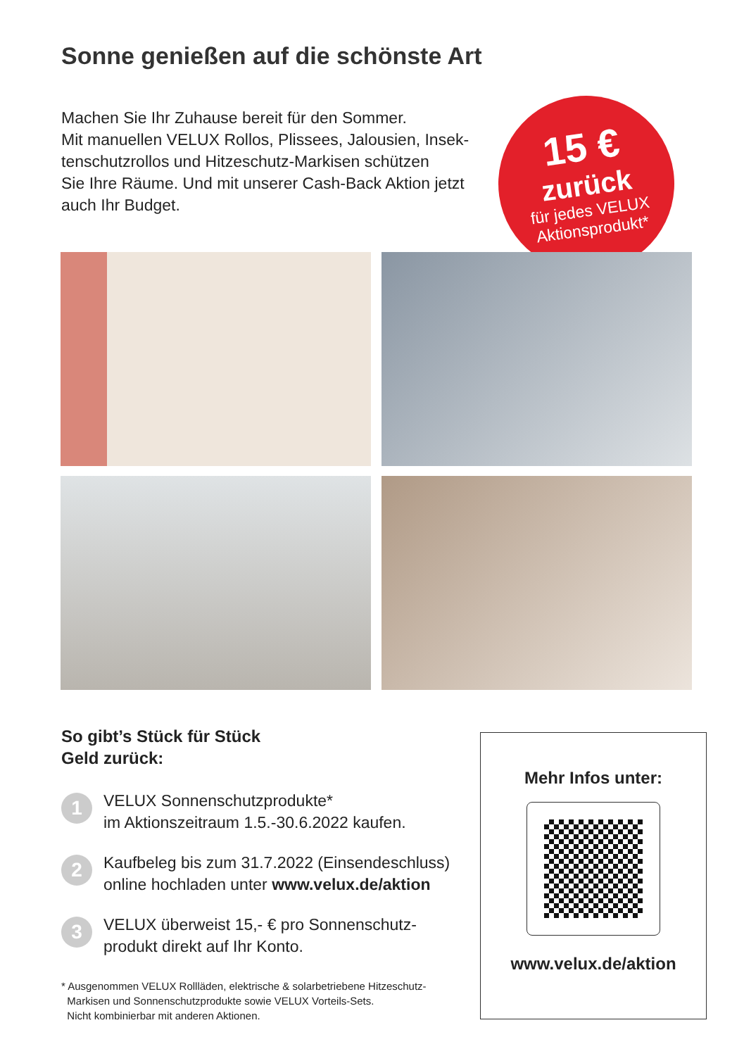Sonne genießen auf die schönste Art
Machen Sie Ihr Zuhause bereit für den Sommer.
Mit manuellen VELUX Rollos, Plissees, Jalousien, Insek-
tenschutzrollos und Hitzeschutz-Markisen schützen
Sie Ihre Räume. Und mit unserer Cash-Back Aktion jetzt
auch Ihr Budget.
15 €
zurück
für jedes VELUX
Aktionsprodukt*
So gibt’s Stück für Stück
Geld zurück:
1
VELUX Sonnenschutzprodukte*
im Aktionszeitraum 1.5.-30.6.2022 kaufen.
2
Kaufbeleg bis zum 31.7.2022 (Einsendeschluss)
online hochladen unter www.velux.de/aktion
3
VELUX überweist 15,- € pro Sonnenschutz-
produkt direkt auf Ihr Konto.
* Ausgenommen VELUX Rollläden, elektrische & solarbetriebene Hitzeschutz-
Markisen und Sonnenschutzprodukte sowie VELUX Vorteils-Sets.
Nicht kombinierbar mit anderen Aktionen.
Mehr Infos unter:
www.velux.de/aktion